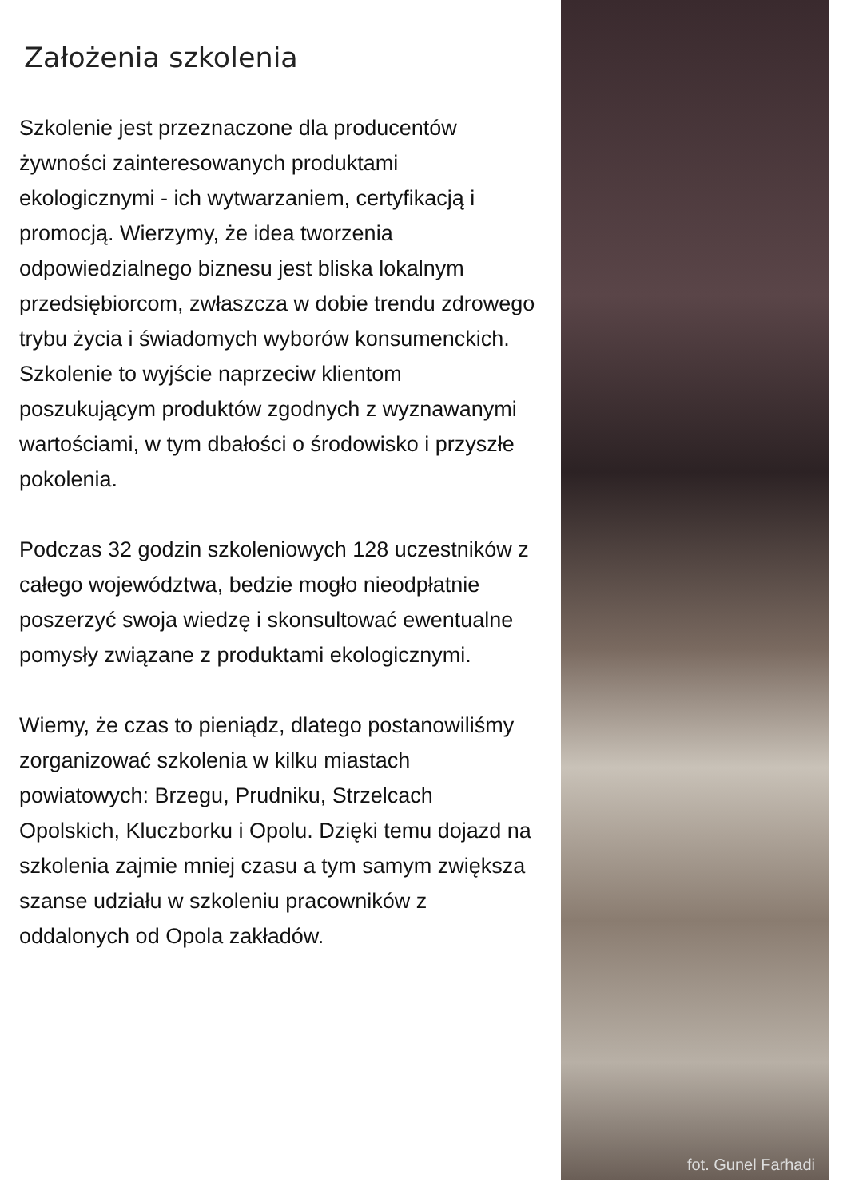Założenia szkolenia
Szkolenie jest przeznaczone dla producentów żywności zainteresowanych produktami ekologicznymi - ich wytwarzaniem, certyfikacją i promocją. Wierzymy, że idea tworzenia odpowiedzialnego biznesu jest bliska lokalnym przedsiębiorcom, zwłaszcza w dobie trendu zdrowego trybu życia i świadomych wyborów konsumenckich. Szkolenie to wyjście naprzeciw klientom poszukującym produktów zgodnych z wyznawanymi wartościami, w tym dbałości o środowisko i przyszłe pokolenia.
Podczas 32 godzin szkoleniowych 128 uczestników z całego województwa, bedzie mogło nieodpłatnie poszerzyć swoja wiedzę i skonsultować ewentualne pomysły związane z produktami ekologicznymi.
Wiemy, że czas to pieniądz, dlatego postanowiliśmy zorganizować szkolenia w kilku miastach powiatowych: Brzegu, Prudniku, Strzelcach Opolskich, Kluczborku i Opolu. Dzięki temu dojazd na szkolenia zajmie mniej czasu a tym samym zwiększa szanse udziału w szkoleniu pracowników z oddalonych od Opola zakładów.
fot. Gunel Farhadi